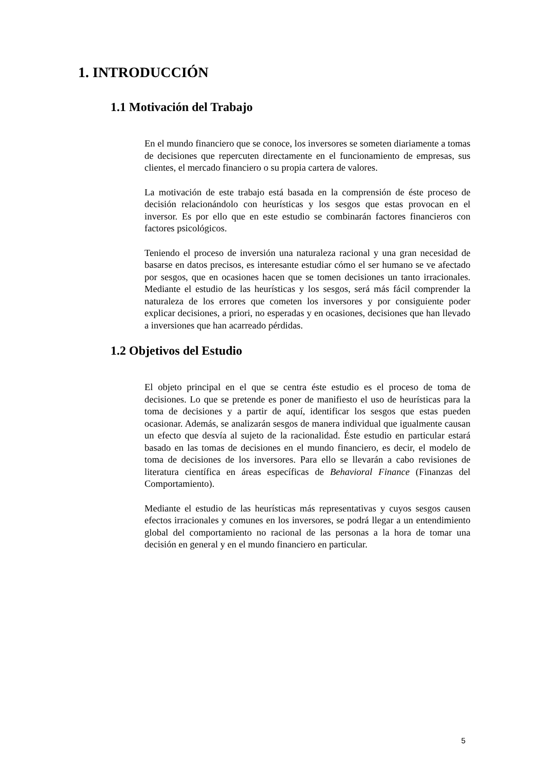1. INTRODUCCIÓN
1.1 Motivación del Trabajo
En el mundo financiero que se conoce, los inversores se someten diariamente a tomas de decisiones que repercuten directamente en el funcionamiento de empresas, sus clientes, el mercado financiero o su propia cartera de valores.
La motivación de este trabajo está basada en la comprensión de éste proceso de decisión relacionándolo con heurísticas y los sesgos que estas provocan en el inversor. Es por ello que en este estudio se combinarán factores financieros con factores psicológicos.
Teniendo el proceso de inversión una naturaleza racional y una gran necesidad de basarse en datos precisos, es interesante estudiar cómo el ser humano se ve afectado por sesgos, que en ocasiones hacen que se tomen decisiones un tanto irracionales. Mediante el estudio de las heurísticas y los sesgos, será más fácil comprender la naturaleza de los errores que cometen los inversores y por consiguiente poder explicar decisiones, a priori, no esperadas y en ocasiones, decisiones que han llevado a inversiones que han acarreado pérdidas.
1.2 Objetivos del Estudio
El objeto principal en el que se centra éste estudio es el proceso de toma de decisiones. Lo que se pretende es poner de manifiesto el uso de heurísticas para la toma de decisiones y a partir de aquí, identificar los sesgos que estas pueden ocasionar. Además, se analizarán sesgos de manera individual que igualmente causan un efecto que desvía al sujeto de la racionalidad. Éste estudio en particular estará basado en las tomas de decisiones en el mundo financiero, es decir, el modelo de toma de decisiones de los inversores. Para ello se llevarán a cabo revisiones de literatura científica en áreas específicas de Behavioral Finance (Finanzas del Comportamiento).
Mediante el estudio de las heurísticas más representativas y cuyos sesgos causen efectos irracionales y comunes en los inversores, se podrá llegar a un entendimiento global del comportamiento no racional de las personas a la hora de tomar una decisión en general y en el mundo financiero en particular.
5